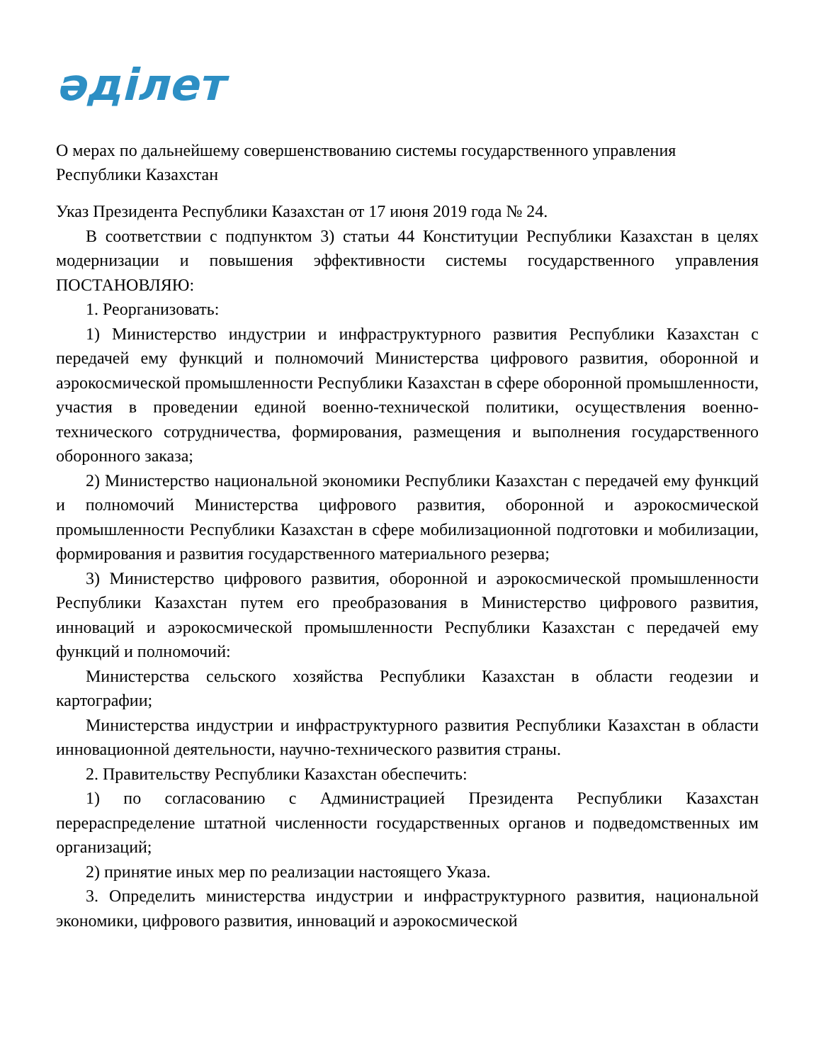әділет
О мерах по дальнейшему совершенствованию системы государственного управления Республики Казахстан
Указ Президента Республики Казахстан от 17 июня 2019 года № 24.
В соответствии с подпунктом 3) статьи 44 Конституции Республики Казахстан в целях модернизации и повышения эффективности системы государственного управления ПОСТАНОВЛЯЮ:
1. Реорганизовать:
1) Министерство индустрии и инфраструктурного развития Республики Казахстан с передачей ему функций и полномочий Министерства цифрового развития, оборонной и аэрокосмической промышленности Республики Казахстан в сфере оборонной промышленности, участия в проведении единой военно-технической политики, осуществления военно-технического сотрудничества, формирования, размещения и выполнения государственного оборонного заказа;
2) Министерство национальной экономики Республики Казахстан с передачей ему функций и полномочий Министерства цифрового развития, оборонной и аэрокосмической промышленности Республики Казахстан в сфере мобилизационной подготовки и мобилизации, формирования и развития государственного материального резерва;
3) Министерство цифрового развития, оборонной и аэрокосмической промышленности Республики Казахстан путем его преобразования в Министерство цифрового развития, инноваций и аэрокосмической промышленности Республики Казахстан с передачей ему функций и полномочий:
Министерства сельского хозяйства Республики Казахстан в области геодезии и картографии;
Министерства индустрии и инфраструктурного развития Республики Казахстан в области инновационной деятельности, научно-технического развития страны.
2. Правительству Республики Казахстан обеспечить:
1) по согласованию с Администрацией Президента Республики Казахстан перераспределение штатной численности государственных органов и подведомственных им организаций;
2) принятие иных мер по реализации настоящего Указа.
3. Определить министерства индустрии и инфраструктурного развития, национальной экономики, цифрового развития, инноваций и аэрокосмической